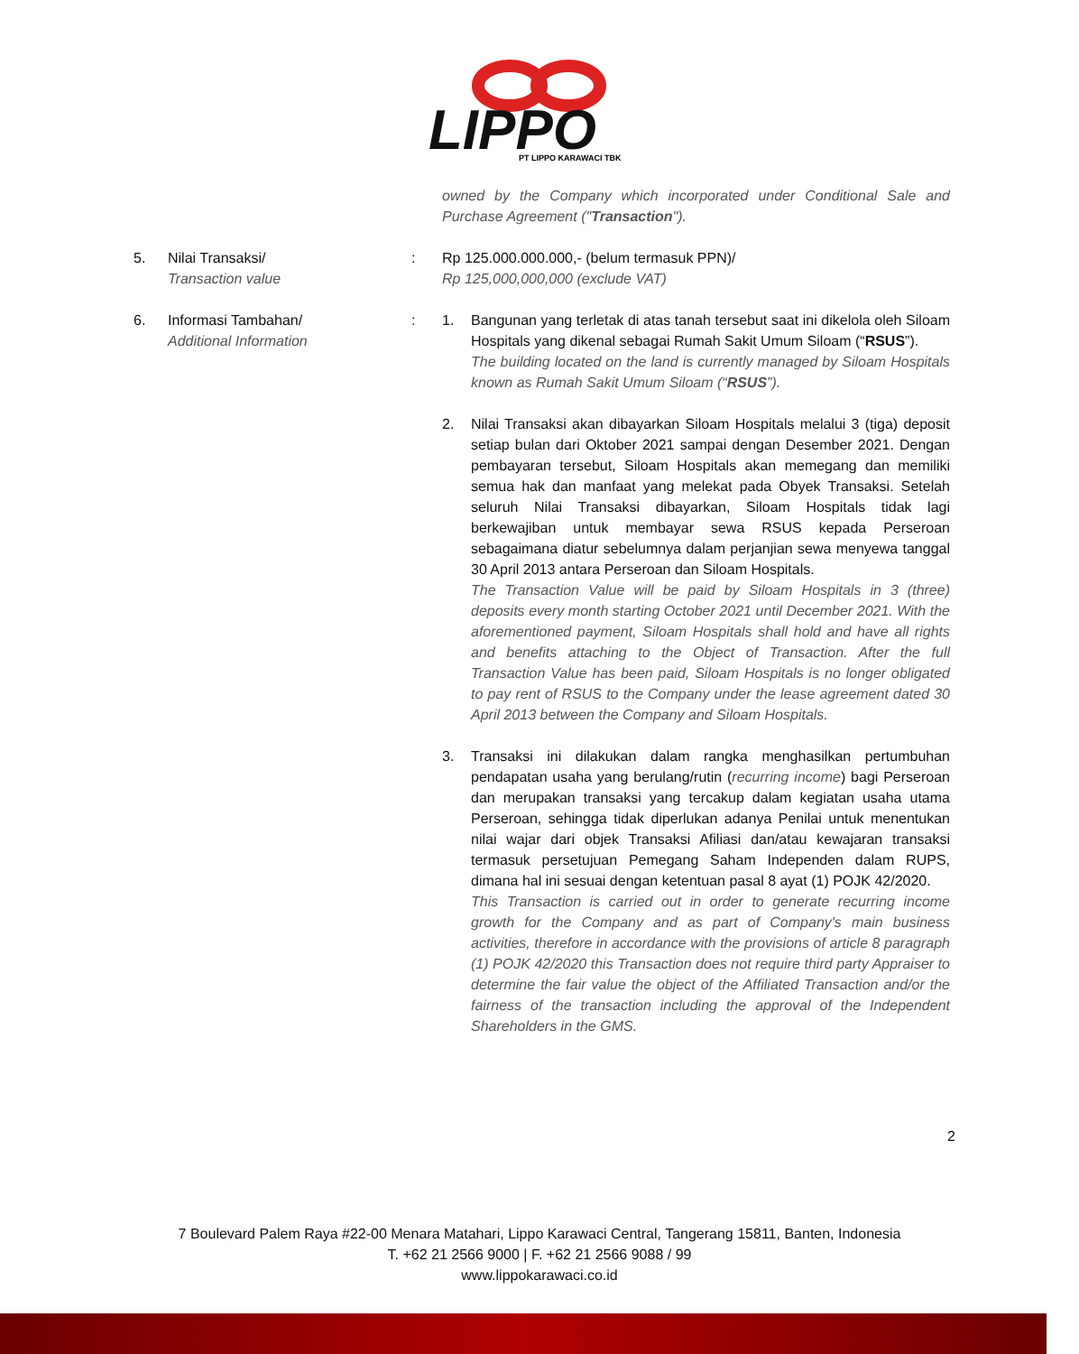LIPPO
PT LIPPO KARAWACI TBK
owned by the Company which incorporated under Conditional Sale and Purchase Agreement ("Transaction").
5. Nilai Transaksi/
Transaction value
: Rp 125.000.000.000,- (belum termasuk PPN)/
Rp 125,000,000,000 (exclude VAT)
6. Informasi Tambahan/
Additional Information
: 1. Bangunan yang terletak di atas tanah tersebut saat ini dikelola oleh Siloam Hospitals yang dikenal sebagai Rumah Sakit Umum Siloam (“RSUS”).
The building located on the land is currently managed by Siloam Hospitals known as Rumah Sakit Umum Siloam (“RSUS”).
2. Nilai Transaksi akan dibayarkan Siloam Hospitals melalui 3 (tiga) deposit setiap bulan dari Oktober 2021 sampai dengan Desember 2021. Dengan pembayaran tersebut, Siloam Hospitals akan memegang dan memiliki semua hak dan manfaat yang melekat pada Obyek Transaksi. Setelah seluruh Nilai Transaksi dibayarkan, Siloam Hospitals tidak lagi berkewajiban untuk membayar sewa RSUS kepada Perseroan sebagaimana diatur sebelumnya dalam perjanjian sewa menyewa tanggal 30 April 2013 antara Perseroan dan Siloam Hospitals.
The Transaction Value will be paid by Siloam Hospitals in 3 (three) deposits every month starting October 2021 until December 2021. With the aforementioned payment, Siloam Hospitals shall hold and have all rights and benefits attaching to the Object of Transaction. After the full Transaction Value has been paid, Siloam Hospitals is no longer obligated to pay rent of RSUS to the Company under the lease agreement dated 30 April 2013 between the Company and Siloam Hospitals.
3. Transaksi ini dilakukan dalam rangka menghasilkan pertumbuhan pendapatan usaha yang berulang/rutin (recurring income) bagi Perseroan dan merupakan transaksi yang tercakup dalam kegiatan usaha utama Perseroan, sehingga tidak diperlukan adanya Penilai untuk menentukan nilai wajar dari objek Transaksi Afiliasi dan/atau kewajaran transaksi termasuk persetujuan Pemegang Saham Independen dalam RUPS, dimana hal ini sesuai dengan ketentuan pasal 8 ayat (1) POJK 42/2020.
This Transaction is carried out in order to generate recurring income growth for the Company and as part of Company's main business activities, therefore in accordance with the provisions of article 8 paragraph (1) POJK 42/2020 this Transaction does not require third party Appraiser to determine the fair value the object of the Affiliated Transaction and/or the fairness of the transaction including the approval of the Independent Shareholders in the GMS.
2
7 Boulevard Palem Raya #22-00 Menara Matahari, Lippo Karawaci Central, Tangerang 15811, Banten, Indonesia
T. +62 21 2566 9000 | F. +62 21 2566 9088 / 99
www.lippokarawaci.co.id